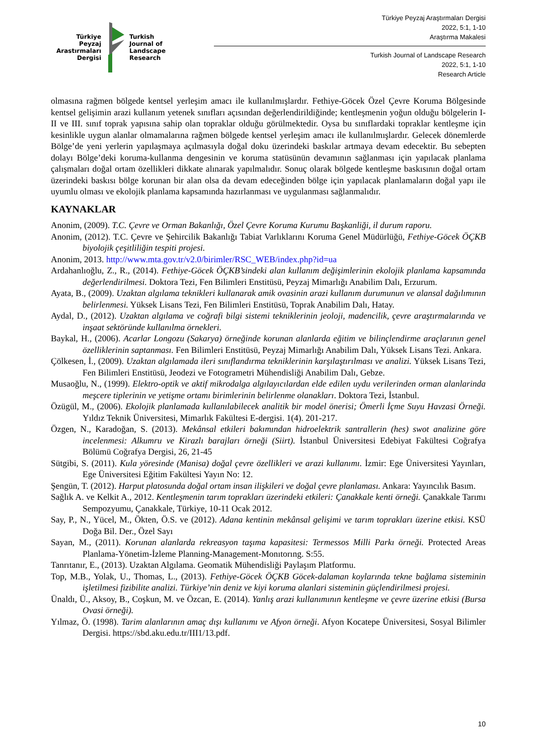Türkiye
Peyzaj
Arastırmaları
Dergisi
Turkish
Journal of
Landscape
Research
Türkiye Peyzaj Araştırmaları Dergisi
2022, 5:1, 1-10
Araştırma Makalesi
Turkish Journal of Landscape Research
2022, 5:1, 1-10
Research Article
olmasına rağmen bölgede kentsel yerleşim amacı ile kullanılmışlardır. Fethiye-Göcek Özel Çevre Koruma Bölgesinde kentsel gelişimin arazi kullanım yetenek sınıfları açısından değerlendirildiğinde; kentleşmenin yoğun olduğu bölgelerin I-II ve III. sınıf toprak yapısına sahip olan topraklar olduğu görülmektedir. Oysa bu sınıflardaki topraklar kentleşme için kesinlikle uygun alanlar olmamalarına rağmen bölgede kentsel yerleşim amacı ile kullanılmışlardır. Gelecek dönemlerde Bölge’de yeni yerlerin yapılaşmaya açılmasıyla doğal doku üzerindeki baskılar artmaya devam edecektir. Bu sebepten dolayı Bölge’deki koruma-kullanma dengesinin ve koruma statüsünün devamının sağlanması için yapılacak planlama çalışmaları doğal ortam özellikleri dikkate alınarak yapılmalıdır. Sonuç olarak bölgede kentleşme baskısının doğal ortam üzerindeki baskısı bölge korunan bir alan olsa da devam edeceğinden bölge için yapılacak planlamaların doğal yapı ile uyumlu olması ve ekolojik planlama kapsamında hazırlanması ve uygulanması sağlanmalıdır.
KAYNAKLAR
Anonim, (2009). T.C. Çevre ve Orman Bakanlığı, Özel Çevre Koruma Kurumu Başkanliği, il durum raporu.
Anonim, (2012). T.C. Çevre ve Şehircilik Bakanlığı Tabiat Varlıklarını Koruma Genel Müdürlüğü, Fethiye-Göcek ÖÇKB biyolojik çeşitliliğin tespiti projesi.
Anonim, 2013. http://www.mta.gov.tr/v2.0/birimler/RSC_WEB/index.php?id=ua
Ardahanlıoğlu, Z., R., (2014). Fethiye-Göcek ÖÇKB’sindeki alan kullanım değişimlerinin ekolojik planlama kapsamında değerlendirilmesi. Doktora Tezi, Fen Bilimleri Enstitüsü, Peyzaj Mimarlığı Anabilim Dalı, Erzurum.
Ayata, B., (2009). Uzaktan algılama teknikleri kullanarak amik ovasinin arazi kullanım durumunun ve alansal dağılımının belirlenmesi. Yüksek Lisans Tezi, Fen Bilimleri Enstitüsü, Toprak Anabilim Dalı, Hatay.
Aydal, D., (2012). Uzaktan algılama ve coğrafi bilgi sistemi tekniklerinin jeoloji, madencilik, çevre araştırmalarında ve inşaat sektöründe kullanılma örnekleri.
Baykal, H., (2006). Acarlar Longozu (Sakarya) örneğinde korunan alanlarda eğitim ve bilinçlendirme araçlarının genel özelliklerinin saptanması. Fen Bilimleri Enstitüsü, Peyzaj Mimarlığı Anabilim Dalı, Yüksek Lisans Tezi. Ankara.
Çölkesen, İ., (2009). Uzaktan algılamada ileri sınıflandırma tekniklerinin karşılaştırılması ve analizi. Yüksek Lisans Tezi, Fen Bilimleri Enstitüsü, Jeodezi ve Fotogrametri Mühendisliği Anabilim Dalı, Gebze.
Musaoğlu, N., (1999). Elektro-optik ve aktif mikrodalga algılayıcılardan elde edilen uydu verilerinden orman alanlarinda meşcere tiplerinin ve yetişme ortamı birimlerinin belirlenme olanakları. Doktora Tezi, İstanbul.
Özügül, M., (2006). Ekolojik planlamada kullanılabilecek analitik bir model önerisi; Ömerli İçme Suyu Havzasi Örneği. Yıldız Teknik Üniversitesi, Mimarlık Fakültesi E-dergisi. 1(4). 201-217.
Özgen, N., Karadoğan, S. (2013). Mekânsal etkileri bakımından hidroelektrik santrallerin (hes) swot analizine göre incelenmesi: Alkumru ve Kirazlı barajları örneği (Siirt). İstanbul Üniversitesi Edebiyat Fakültesi Coğrafya Bölümü Coğrafya Dergisi, 26, 21-45
Sütgibi, S. (2011). Kula yöresinde (Manisa) doğal çevre özellikleri ve arazi kullanımı. İzmir: Ege Üniversitesi Yayınları, Ege Üniversitesi Eğitim Fakültesi Yayın No: 12.
Şengün, T. (2012). Harput platosunda doğal ortam insan ilişkileri ve doğal çevre planlaması. Ankara: Yayıncılık Basım.
Sağlık A. ve Kelkit A., 2012. Kentleşmenin tarım toprakları üzerindeki etkileri: Çanakkale kenti örneği. Çanakkale Tarımı Sempozyumu, Çanakkale, Türkiye, 10-11 Ocak 2012.
Say, P., N., Yücel, M., Ökten, Ö.S. ve (2012). Adana kentinin mekânsal gelişimi ve tarım toprakları üzerine etkisi. KSÜ Doğa Bil. Der., Özel Sayı
Sayan, M., (2011). Korunan alanlarda rekreasyon taşıma kapasitesi: Termessos Milli Parkı örneği. Protected Areas Planlama-Yönetim-İzleme Planning-Management-Monıtorıng. S:55.
Tanrıtanır, E., (2013). Uzaktan Algılama. Geomatik Mühendisliği Paylaşım Platformu.
Top, M.B., Yolak, U., Thomas, L., (2013). Fethiye-Göcek ÖÇKB Göcek-dalaman koylarında tekne bağlama sisteminin işletilmesi fizibilite analizi. Türkiye’nin deniz ve kiyi koruma alanlari sisteminin güçlendirilmesi projesi.
Ünaldı, Ü., Aksoy, B., Coşkun, M. ve Özcan, E. (2014). Yanlış arazi kullanımının kentleşme ve çevre üzerine etkisi (Bursa Ovasi örneği).
Yılmaz, Ö. (1998). Tarim alanlarının amaç dışı kullanımı ve Afyon örneği. Afyon Kocatepe Üniversitesi, Sosyal Bilimler Dergisi. https://sbd.aku.edu.tr/III1/13.pdf.
10